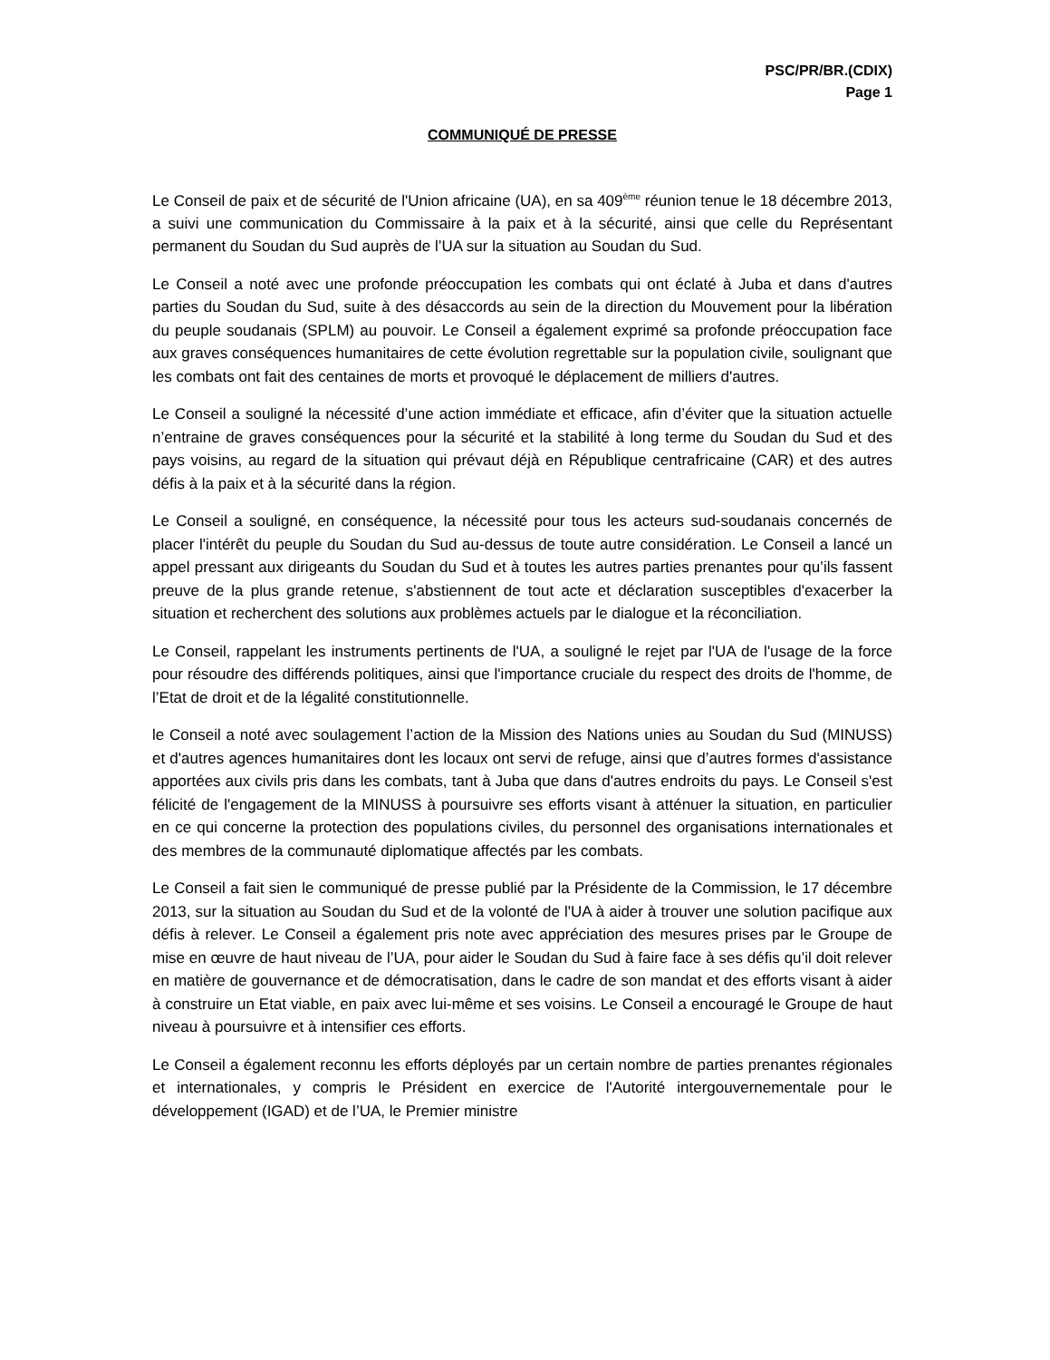PSC/PR/BR.(CDIX)
Page 1
COMMUNIQUÉ DE PRESSE
Le Conseil de paix et de sécurité de l'Union africaine (UA), en sa 409<sup>ème</sup> réunion tenue le 18 décembre 2013, a suivi une communication du Commissaire à la paix et à la sécurité, ainsi que celle du Représentant permanent du Soudan du Sud auprès de l’UA sur la situation au Soudan du Sud.
Le Conseil a noté avec une profonde préoccupation les combats qui ont éclaté à Juba et dans d'autres parties du Soudan du Sud, suite à des désaccords au sein de la direction du Mouvement pour la libération du peuple soudanais (SPLM) au pouvoir. Le Conseil a également exprimé sa profonde préoccupation face aux graves conséquences humanitaires de cette évolution regrettable sur la population civile, soulignant que les combats ont fait des centaines de morts et provoqué le déplacement de milliers d'autres.
Le Conseil a souligné la nécessité d’une action immédiate et efficace, afin d’éviter que la situation actuelle n’entraine de graves conséquences pour la sécurité et la stabilité à long terme du Soudan du Sud et des pays voisins, au regard de la situation qui prévaut déjà en République centrafricaine (CAR) et des autres défis à la paix et à la sécurité dans la région.
Le Conseil a souligné, en conséquence, la nécessité pour tous les acteurs sud-soudanais concernés de placer l'intérêt du peuple du Soudan du Sud au-dessus de toute autre considération. Le Conseil a lancé un appel pressant aux dirigeants du Soudan du Sud et à toutes les autres parties prenantes pour qu’ils fassent preuve de la plus grande retenue, s'abstiennent de tout acte et déclaration susceptibles d'exacerber la situation et recherchent des solutions aux problèmes actuels par le dialogue et la réconciliation.
Le Conseil, rappelant les instruments pertinents de l'UA, a souligné le rejet par l'UA de l'usage de la force pour résoudre des différends politiques, ainsi que l'importance cruciale du respect des droits de l'homme, de l’Etat de droit et de la légalité constitutionnelle.
le Conseil a noté avec soulagement l’action de la Mission des Nations unies au Soudan du Sud (MINUSS) et d'autres agences humanitaires dont les locaux ont servi de refuge, ainsi que d’autres formes d'assistance apportées aux civils pris dans les combats, tant à Juba que dans d'autres endroits du pays. Le Conseil s'est félicité de l'engagement de la MINUSS à poursuivre ses efforts visant à atténuer la situation, en particulier en ce qui concerne la protection des populations civiles, du personnel des organisations internationales et des membres de la communauté diplomatique affectés par les combats.
Le Conseil a fait sien le communiqué de presse publié par la Présidente de la Commission, le 17 décembre 2013, sur la situation au Soudan du Sud et de la volonté de l'UA à aider à trouver une solution pacifique aux défis à relever. Le Conseil a également pris note avec appréciation des mesures prises par le Groupe de mise en œuvre de haut niveau de l’UA, pour aider le Soudan du Sud à faire face à ses défis qu’il doit relever en matière de gouvernance et de démocratisation, dans le cadre de son mandat et des efforts visant à aider à construire un Etat viable, en paix avec lui-même et ses voisins. Le Conseil a encouragé le Groupe de haut niveau à poursuivre et à intensifier ces efforts.
Le Conseil a également reconnu les efforts déployés par un certain nombre de parties prenantes régionales et internationales, y compris le Président en exercice de l'Autorité intergouvernementale pour le développement (IGAD) et de l’UA, le Premier ministre